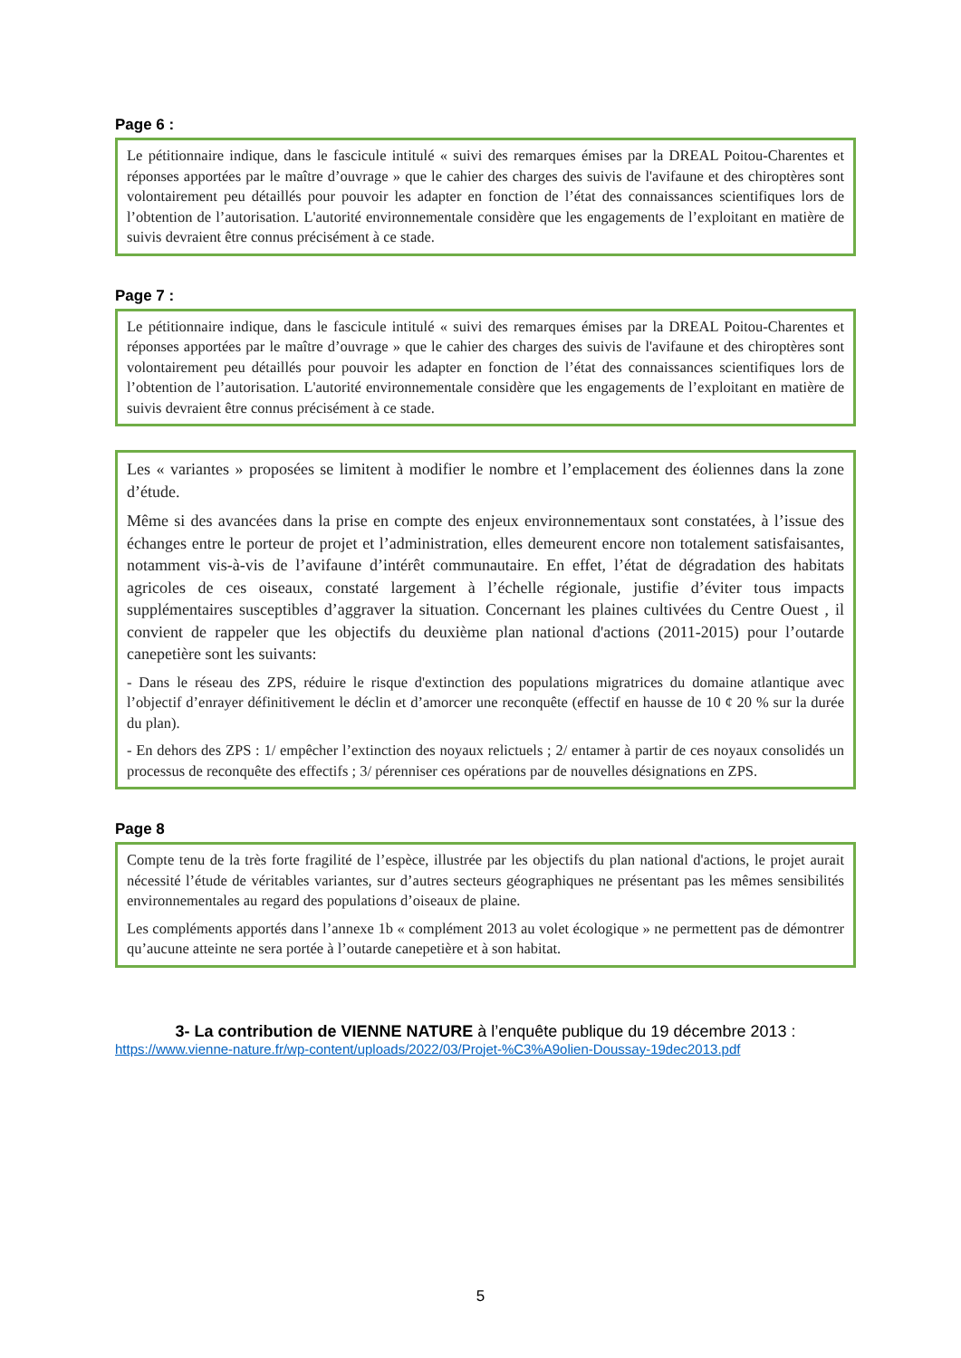Page 6 :
Le pétitionnaire indique, dans le fascicule intitulé « suivi des remarques émises par la DREAL Poitou-Charentes et réponses apportées par le maître d’ouvrage » que le cahier des charges des suivis de l'avifaune et des chiroptères sont volontairement peu détaillés pour pouvoir les adapter en fonction de l’état des connaissances scientifiques lors de l’obtention de l’autorisation. L'autorité environnementale considère que les engagements de l’exploitant en matière de suivis devraient être connus précisément à ce stade.
Page 7 :
Le pétitionnaire indique, dans le fascicule intitulé « suivi des remarques émises par la DREAL Poitou-Charentes et réponses apportées par le maître d’ouvrage » que le cahier des charges des suivis de l'avifaune et des chiroptères sont volontairement peu détaillés pour pouvoir les adapter en fonction de l’état des connaissances scientifiques lors de l’obtention de l’autorisation. L'autorité environnementale considère que les engagements de l’exploitant en matière de suivis devraient être connus précisément à ce stade.
Les « variantes » proposées se limitent à modifier le nombre et l’emplacement des éoliennes dans la zone d’étude.
Même si des avancées dans la prise en compte des enjeux environnementaux sont constatées, à l’issue des échanges entre le porteur de projet et l’administration, elles demeurent encore non totalement satisfaisantes, notamment vis-à-vis de l’avifaune d’intérêt communautaire. En effet, l’état de dégradation des habitats agricoles de ces oiseaux, constaté largement à l’échelle régionale, justifie d’éviter tous impacts supplémentaires susceptibles d’aggraver la situation. Concernant les plaines cultivées du Centre Ouest , il convient de rappeler que les objectifs du deuxième plan national d'actions (2011-2015) pour l’outarde canepetière sont les suivants:
- Dans le réseau des ZPS, réduire le risque d'extinction des populations migratrices du domaine atlantique avec l’objectif d’enrayer définitivement le déclin et d’amorcer une reconquête (effectif en hausse de 10 ¢ 20 % sur la durée du plan).
- En dehors des ZPS : 1/ empêcher l’extinction des noyaux relictuels ; 2/ entamer à partir de ces noyaux consolidés un processus de reconquête des effectifs ; 3/ pérenniser ces opérations par de nouvelles désignations en ZPS.
Page 8
Compte tenu de la très forte fragilité de l’espèce, illustrée par les objectifs du plan national d'actions, le projet aurait nécessité l’étude de véritables variantes, sur d’autres secteurs géographiques ne présentant pas les mêmes sensibilités environnementales au regard des populations d’oiseaux de plaine.
Les compléments apportés dans l’annexe 1b « complément 2013 au volet écologique » ne permettent pas de démontrer qu’aucune atteinte ne sera portée à l’outarde canepetière et à son habitat.
3- La contribution de VIENNE NATURE à l’enquête publique du 19 décembre 2013 :
https://www.vienne-nature.fr/wp-content/uploads/2022/03/Projet-%C3%A9olien-Doussay-19dec2013.pdf
5